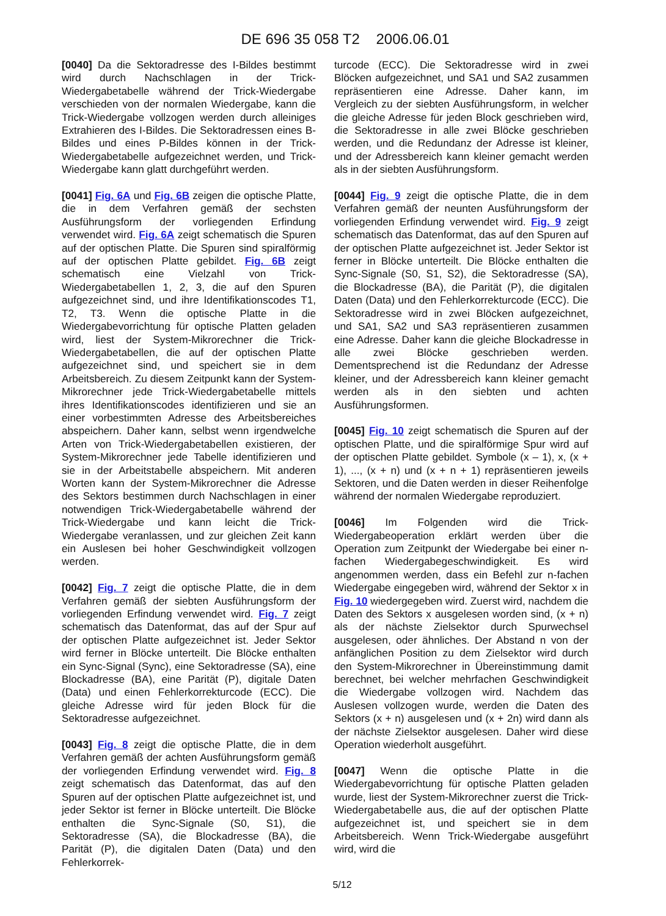DE 696 35 058 T2 2006.06.01
[0040] Da die Sektoradresse des I-Bildes bestimmt wird durch Nachschlagen in der Trick-Wiedergabetabelle während der Trick-Wiedergabe verschieden von der normalen Wiedergabe, kann die Trick-Wiedergabe vollzogen werden durch alleiniges Extrahieren des I-Bildes. Die Sektoradressen eines B-Bildes und eines P-Bildes können in der Trick-Wiedergabetabelle aufgezeichnet werden, und Trick-Wiedergabe kann glatt durchgeführt werden.
[0041] Fig. 6A und Fig. 6B zeigen die optische Platte, die in dem Verfahren gemäß der sechsten Ausführungsform der vorliegenden Erfindung verwendet wird. Fig. 6A zeigt schematisch die Spuren auf der optischen Platte. Die Spuren sind spiralförmig auf der optischen Platte gebildet. Fig. 6B zeigt schematisch eine Vielzahl von Trick-Wiedergabetabellen 1, 2, 3, die auf den Spuren aufgezeichnet sind, und ihre Identifikationscodes T1, T2, T3. Wenn die optische Platte in die Wiedergabevorrichtung für optische Platten geladen wird, liest der System-Mikrorechner die Trick-Wiedergabetabellen, die auf der optischen Platte aufgezeichnet sind, und speichert sie in dem Arbeitsbereich. Zu diesem Zeitpunkt kann der System-Mikrorechner jede Trick-Wiedergabetabelle mittels ihres Identifikationscodes identifizieren und sie an einer vorbestimmten Adresse des Arbeitsbereiches abspeichern. Daher kann, selbst wenn irgendwelche Arten von Trick-Wiedergabetabellen existieren, der System-Mikrorechner jede Tabelle identifizieren und sie in der Arbeitstabelle abspeichern. Mit anderen Worten kann der System-Mikrorechner die Adresse des Sektors bestimmen durch Nachschlagen in einer notwendigen Trick-Wiedergabetabelle während der Trick-Wiedergabe und kann leicht die Trick-Wiedergabe veranlassen, und zur gleichen Zeit kann ein Auslesen bei hoher Geschwindigkeit vollzogen werden.
[0042] Fig. 7 zeigt die optische Platte, die in dem Verfahren gemäß der siebten Ausführungsform der vorliegenden Erfindung verwendet wird. Fig. 7 zeigt schematisch das Datenformat, das auf der Spur auf der optischen Platte aufgezeichnet ist. Jeder Sektor wird ferner in Blöcke unterteilt. Die Blöcke enthalten ein Sync-Signal (Sync), eine Sektoradresse (SA), eine Blockadresse (BA), eine Parität (P), digitale Daten (Data) und einen Fehlerkorrekturcode (ECC). Die gleiche Adresse wird für jeden Block für die Sektoradresse aufgezeichnet.
[0043] Fig. 8 zeigt die optische Platte, die in dem Verfahren gemäß der achten Ausführungsform gemäß der vorliegenden Erfindung verwendet wird. Fig. 8 zeigt schematisch das Datenformat, das auf den Spuren auf der optischen Platte aufgezeichnet ist, und jeder Sektor ist ferner in Blöcke unterteilt. Die Blöcke enthalten die Sync-Signale (S0, S1), die Sektoradresse (SA), die Blockadresse (BA), die Parität (P), die digitalen Daten (Data) und den Fehlerkorrek-
turcode (ECC). Die Sektoradresse wird in zwei Blöcken aufgezeichnet, und SA1 und SA2 zusammen repräsentieren eine Adresse. Daher kann, im Vergleich zu der siebten Ausführungsform, in welcher die gleiche Adresse für jeden Block geschrieben wird, die Sektoradresse in alle zwei Blöcke geschrieben werden, und die Redundanz der Adresse ist kleiner, und der Adressbereich kann kleiner gemacht werden als in der siebten Ausführungsform.
[0044] Fig. 9 zeigt die optische Platte, die in dem Verfahren gemäß der neunten Ausführungsform der vorliegenden Erfindung verwendet wird. Fig. 9 zeigt schematisch das Datenformat, das auf den Spuren auf der optischen Platte aufgezeichnet ist. Jeder Sektor ist ferner in Blöcke unterteilt. Die Blöcke enthalten die Sync-Signale (S0, S1, S2), die Sektoradresse (SA), die Blockadresse (BA), die Parität (P), die digitalen Daten (Data) und den Fehlerkorrekturcode (ECC). Die Sektoradresse wird in zwei Blöcken aufgezeichnet, und SA1, SA2 und SA3 repräsentieren zusammen eine Adresse. Daher kann die gleiche Blockadresse in alle zwei Blöcke geschrieben werden. Dementsprechend ist die Redundanz der Adresse kleiner, und der Adressbereich kann kleiner gemacht werden als in den siebten und achten Ausführungsformen.
[0045] Fig. 10 zeigt schematisch die Spuren auf der optischen Platte, und die spiralförmige Spur wird auf der optischen Platte gebildet. Symbole (x – 1), x, (x + 1), ..., (x + n) und (x + n + 1) repräsentieren jeweils Sektoren, und die Daten werden in dieser Reihenfolge während der normalen Wiedergabe reproduziert.
[0046] Im Folgenden wird die Trick-Wiedergabeoperation erklärt werden über die Operation zum Zeitpunkt der Wiedergabe bei einer n-fachen Wiedergabegeschwindigkeit. Es wird angenommen werden, dass ein Befehl zur n-fachen Wiedergabe eingegeben wird, während der Sektor x in Fig. 10 wiedergegeben wird. Zuerst wird, nachdem die Daten des Sektors x ausgelesen worden sind, (x + n) als der nächste Zielsektor durch Spurwechsel ausgelesen, oder ähnliches. Der Abstand n von der anfänglichen Position zu dem Zielsektor wird durch den System-Mikrorechner in Übereinstimmung damit berechnet, bei welcher mehrfachen Geschwindigkeit die Wiedergabe vollzogen wird. Nachdem das Auslesen vollzogen wurde, werden die Daten des Sektors (x + n) ausgelesen und (x + 2n) wird dann als der nächste Zielsektor ausgelesen. Daher wird diese Operation wiederholt ausgeführt.
[0047] Wenn die optische Platte in die Wiedergabevorrichtung für optische Platten geladen wurde, liest der System-Mikrorechner zuerst die Trick-Wiedergabetabelle aus, die auf der optischen Platte aufgezeichnet ist, und speichert sie in dem Arbeitsbereich. Wenn Trick-Wiedergabe ausgeführt wird, wird die
5/12